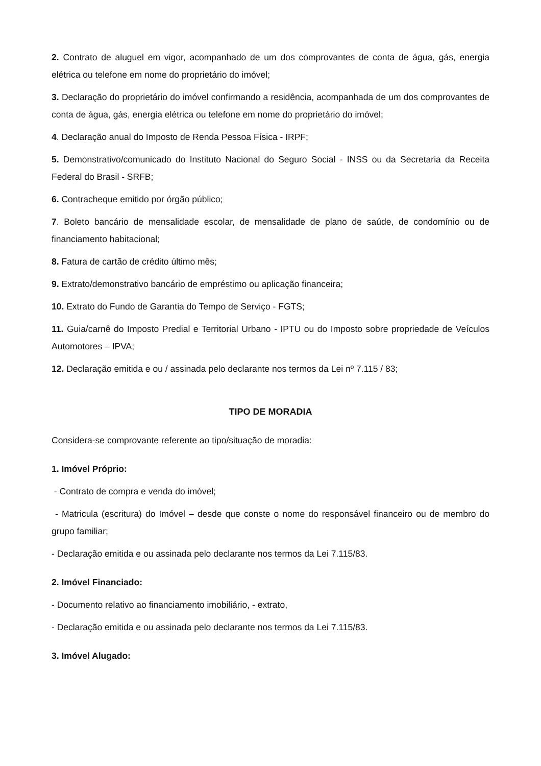2. Contrato de aluguel em vigor, acompanhado de um dos comprovantes de conta de água, gás, energia elétrica ou telefone em nome do proprietário do imóvel;
3. Declaração do proprietário do imóvel confirmando a residência, acompanhada de um dos comprovantes de conta de água, gás, energia elétrica ou telefone em nome do proprietário do imóvel;
4. Declaração anual do Imposto de Renda Pessoa Física - IRPF;
5. Demonstrativo/comunicado do Instituto Nacional do Seguro Social - INSS ou da Secretaria da Receita Federal do Brasil - SRFB;
6. Contracheque emitido por órgão público;
7. Boleto bancário de mensalidade escolar, de mensalidade de plano de saúde, de condomínio ou de financiamento habitacional;
8. Fatura de cartão de crédito último mês;
9. Extrato/demonstrativo bancário de empréstimo ou aplicação financeira;
10. Extrato do Fundo de Garantia do Tempo de Serviço - FGTS;
11. Guia/carnê do Imposto Predial e Territorial Urbano - IPTU ou do Imposto sobre propriedade de Veículos Automotores – IPVA;
12. Declaração emitida e ou / assinada pelo declarante nos termos da Lei nº 7.115 / 83;
TIPO DE MORADIA
Considera-se comprovante referente ao tipo/situação de moradia:
1. Imóvel Próprio:
- Contrato de compra e venda do imóvel;
- Matricula (escritura) do Imóvel – desde que conste o nome do responsável financeiro ou de membro do grupo familiar;
- Declaração emitida e ou assinada pelo declarante nos termos da Lei 7.115/83.
2. Imóvel Financiado:
- Documento relativo ao financiamento imobiliário, - extrato,
- Declaração emitida e ou assinada pelo declarante nos termos da Lei 7.115/83.
3. Imóvel Alugado: